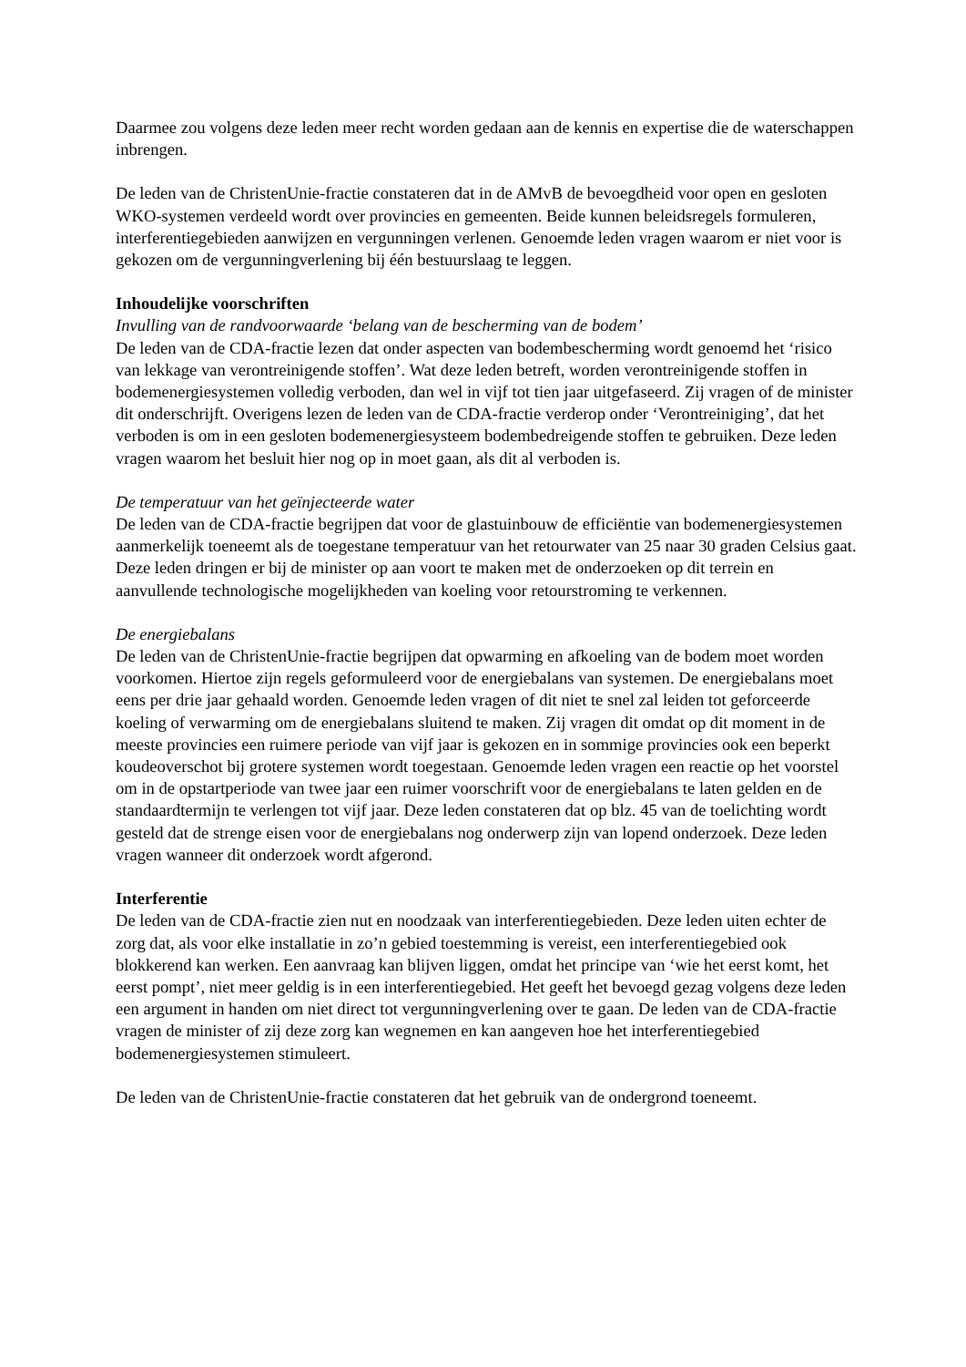Daarmee zou volgens deze leden meer recht worden gedaan aan de kennis en expertise die de waterschappen inbrengen.
De leden van de ChristenUnie-fractie constateren dat in de AMvB de bevoegdheid voor open en gesloten WKO-systemen verdeeld wordt over provincies en gemeenten. Beide kunnen beleidsregels formuleren, interferentiegebieden aanwijzen en vergunningen verlenen. Genoemde leden vragen waarom er niet voor is gekozen om de vergunningverlening bij één bestuurslaag te leggen.
Inhoudelijke voorschriften
Invulling van de randvoorwaarde ‘belang van de bescherming van de bodem’
De leden van de CDA-fractie lezen dat onder aspecten van bodembescherming wordt genoemd het ‘risico van lekkage van verontreinigende stoffen’. Wat deze leden betreft, worden verontreinigende stoffen in bodemenergiesystemen volledig verboden, dan wel in vijf tot tien jaar uitgefaseerd. Zij vragen of de minister dit onderschrijft. Overigens lezen de leden van de CDA-fractie verderop onder ‘Verontreiniging’, dat het verboden is om in een gesloten bodemenergiesysteem bodembedreigende stoffen te gebruiken. Deze leden vragen waarom het besluit hier nog op in moet gaan, als dit al verboden is.
De temperatuur van het geïnjecteerde water
De leden van de CDA-fractie begrijpen dat voor de glastuinbouw de efficiëntie van bodemenergiesystemen aanmerkelijk toeneemt als de toegestane temperatuur van het retourwater van 25 naar 30 graden Celsius gaat. Deze leden dringen er bij de minister op aan voort te maken met de onderzoeken op dit terrein en aanvullende technologische mogelijkheden van koeling voor retourstroming te verkennen.
De energiebalans
De leden van de ChristenUnie-fractie begrijpen dat opwarming en afkoeling van de bodem moet worden voorkomen. Hiertoe zijn regels geformuleerd voor de energiebalans van systemen. De energiebalans moet eens per drie jaar gehaald worden. Genoemde leden vragen of dit niet te snel zal leiden tot geforceerde koeling of verwarming om de energiebalans sluitend te maken. Zij vragen dit omdat op dit moment in de meeste provincies een ruimere periode van vijf jaar is gekozen en in sommige provincies ook een beperkt koudeoverschot bij grotere systemen wordt toegestaan. Genoemde leden vragen een reactie op het voorstel om in de opstartperiode van twee jaar een ruimer voorschrift voor de energiebalans te laten gelden en de standaardtermijn te verlengen tot vijf jaar. Deze leden constateren dat op blz. 45 van de toelichting wordt gesteld dat de strenge eisen voor de energiebalans nog onderwerp zijn van lopend onderzoek. Deze leden vragen wanneer dit onderzoek wordt afgerond.
Interferentie
De leden van de CDA-fractie zien nut en noodzaak van interferentiegebieden. Deze leden uiten echter de zorg dat, als voor elke installatie in zo’n gebied toestemming is vereist, een interferentiegebied ook blokkerend kan werken. Een aanvraag kan blijven liggen, omdat het principe van ‘wie het eerst komt, het eerst pompt’, niet meer geldig is in een interferentiegebied. Het geeft het bevoegd gezag volgens deze leden een argument in handen om niet direct tot vergunningverlening over te gaan. De leden van de CDA-fractie vragen de minister of zij deze zorg kan wegnemen en kan aangeven hoe het interferentiegebied bodemenergiesystemen stimuleert.
De leden van de ChristenUnie-fractie constateren dat het gebruik van de ondergrond toeneemt.